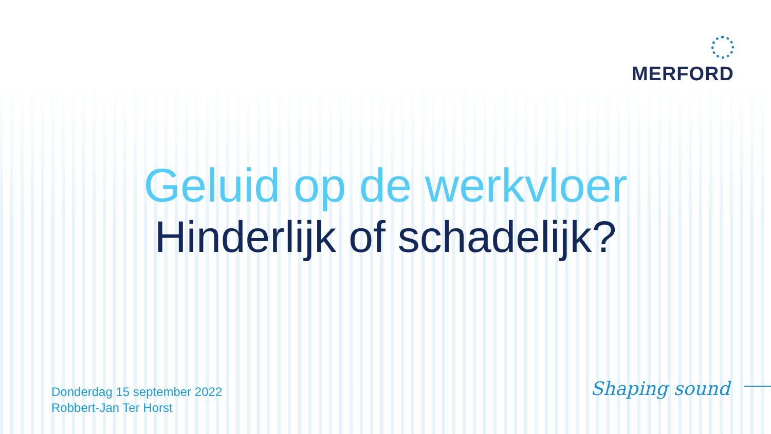MERFORD
Geluid op de werkvloer
Hinderlijk of schadelijk?
Donderdag 15 september 2022
Robbert-Jan Ter Horst
Shaping sound